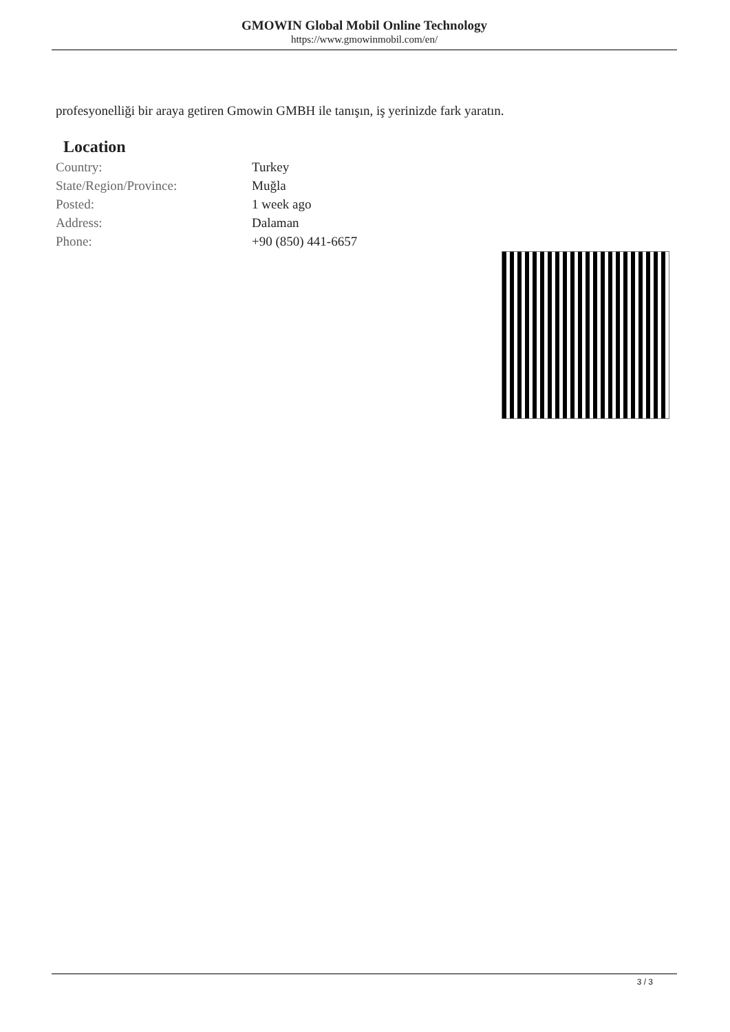GMOWIN Global Mobil Online Technology
https://www.gmowinmobil.com/en/
profesyonelliği bir araya getiren Gmowin GMBH ile tanışın, iş yerinizde fark yaratın.
Location
| Country: | Turkey |
| State/Region/Province: | Muğla |
| Posted: | 1 week ago |
| Address: | Dalaman |
| Phone: | +90 (850) 441-6657 |
3 / 3